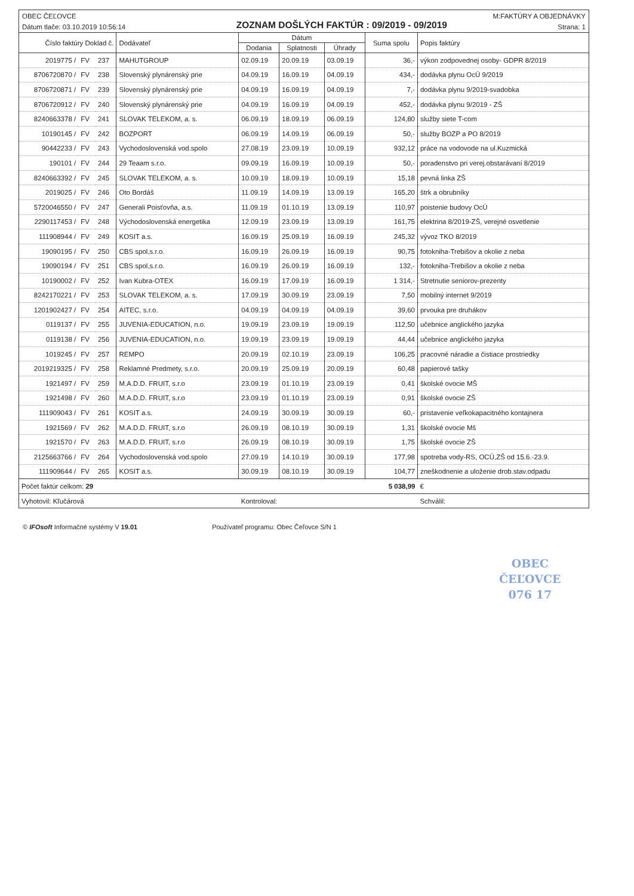OBEC ČEĽOVCE M:FAKTÚRY A OBJEDNÁVKY
Dátum tlače: 03.10.2019 10:56:14 ZOZNAM DOŠLÝCH FAKTÚR : 09/2019 - 09/2019 Strana: 1
| Číslo faktúry Doklad č. | | | Dodávateľ | Dátum | | | Suma spolu | Popis faktúry |
| --- | --- | --- | --- | --- | --- | --- | --- | --- |
| | | | | Dodania | Splatnosti | Úhrady | | |
| 2019775 / | FV | 237 | MAHUTGROUP | 02.09.19 | 20.09.19 | 03.09.19 | 36,- | výkon zodpovednej osoby- GDPR 8/2019 |
| 8706720870 / | FV | 238 | Slovenský plynárenský prie | 04.09.19 | 16.09.19 | 04.09.19 | 434,- | dodávka plynu OcÚ 9/2019 |
| 8706720871 / | FV | 239 | Slovenský plynárenský prie | 04.09.19 | 16.09.19 | 04.09.19 | 7,- | dodávka plynu 9/2019-svadobka |
| 8706720912 / | FV | 240 | Slovenský plynárenský prie | 04.09.19 | 16.09.19 | 04.09.19 | 452,- | dodávka plynu 9/2019 - ZŠ |
| 8240663378 / | FV | 241 | SLOVAK TELEKOM, a. s. | 06.09.19 | 18.09.19 | 06.09.19 | 124,80 | služby siete T-com |
| 10190145 / | FV | 242 | BOZPORT | 06.09.19 | 14.09.19 | 06.09.19 | 50,- | služby BOZP a PO 8/2019 |
| 90442233 / | FV | 243 | Vychodoslovenská vod.spolo | 27.08.19 | 23.09.19 | 10.09.19 | 932,12 | práce na vodovode na ul.Kuzmická |
| 190101 / | FV | 244 | 29 Teaam s.r.o. | 09.09.19 | 16.09.19 | 10.09.19 | 50,- | poradenstvo pri verej.obstarávaní 8/2019 |
| 8240663392 / | FV | 245 | SLOVAK TELEKOM, a. s. | 10.09.19 | 18.09.19 | 10.09.19 | 15,18 | pevná linka ZŠ |
| 2019025 / | FV | 246 | Oto Bordáš | 11.09.19 | 14.09.19 | 13.09.19 | 165,20 | štrk a obrubníky |
| 5720046550 / | FV | 247 | Generali Poisťovňa, a.s. | 11.09.19 | 01.10.19 | 13.09.19 | 110,97 | poistenie budovy OcÚ |
| 2290117453 / | FV | 248 | Východoslovenská energetika | 12.09.19 | 23.09.19 | 13.09.19 | 161,75 | elektrina 8/2019-ZŠ, verejné osvetlenie |
| 111908944 / | FV | 249 | KOSIT a.s. | 16.09.19 | 25.09.19 | 16.09.19 | 245,32 | vývoz TKO 8/2019 |
| 19090195 / | FV | 250 | CBS spol,s.r.o. | 16.09.19 | 26.09.19 | 16.09.19 | 90,75 | fotokniha-Trebišov a okolie z neba |
| 19090194 / | FV | 251 | CBS spol,s.r.o. | 16.09.19 | 26.09.19 | 16.09.19 | 132,- | fotokniha-Trebišov a okolie z neba |
| 10190002 / | FV | 252 | Ivan Kubra-OTEX | 16.09.19 | 17.09.19 | 16.09.19 | 1 314,- | Stretnutie seniorov-prezenty |
| 8242170221 / | FV | 253 | SLOVAK TELEKOM, a. s. | 17.09.19 | 30.09.19 | 23.09.19 | 7,50 | mobilný internet 9/2019 |
| 1201902427 / | FV | 254 | AITEC, s.r.o. | 04.09.19 | 04.09.19 | 04.09.19 | 39,60 | prvouka pre druhákov |
| 0119137 / | FV | 255 | JUVENIA-EDUCATION, n.o. | 19.09.19 | 23.09.19 | 19.09.19 | 112,50 | učebnice anglického jazyka |
| 0119138 / | FV | 256 | JUVENIA-EDUCATION, n.o. | 19.09.19 | 23.09.19 | 19.09.19 | 44,44 | učebnice anglického jazyka |
| 1019245 / | FV | 257 | REMPO | 20.09.19 | 02.10.19 | 23.09.19 | 106,25 | pracovné náradie a čistiace prostriedky |
| 2019219325 / | FV | 258 | Reklamné Predmety, s.r.o. | 20.09.19 | 25.09.19 | 20.09.19 | 60,48 | papierové tašky |
| 1921497 / | FV | 259 | M.A.D.D. FRUIT, s.r.o | 23.09.19 | 01.10.19 | 23.09.19 | 0,41 | školské ovocie MŠ |
| 1921498 / | FV | 260 | M.A.D.D. FRUIT, s.r.o | 23.09.19 | 01.10.19 | 23.09.19 | 0,91 | školské ovocie ZŠ |
| 111909043 / | FV | 261 | KOSIT a.s. | 24.09.19 | 30.09.19 | 30.09.19 | 60,- | pristavenie veľkokapacitného kontajnera |
| 1921569 / | FV | 262 | M.A.D.D. FRUIT, s.r.o | 26.09.19 | 08.10.19 | 30.09.19 | 1,31 | školské ovocie Mš |
| 1921570 / | FV | 263 | M.A.D.D. FRUIT, s.r.o | 26.09.19 | 08.10.19 | 30.09.19 | 1,75 | školské ovocie ZŠ |
| 2125663766 / | FV | 264 | Vychodoslovenská vod.spolo | 27.09.19 | 14.10.19 | 30.09.19 | 177,98 | spotreba vody-RS, OCÚ,ZŠ od 15.6.-23.9. |
| 111909644 / | FV | 265 | KOSIT a.s. | 30.09.19 | 08.10.19 | 30.09.19 | 104,77 | zneškodnenie a uloženie drob.stav.odpadu |
| Počet faktúr celkom: 29 | | | | | | | 5 038,99 | € |
| Vyhotovil: Kľučárová | | | | Kontroloval: | | | | Schválil: |
© IFOsoft Informačné systémy V 19.01 Používateľ programu: Obec Čeľovce S/N 1
OBEC
ČEĽOVCE
076 17